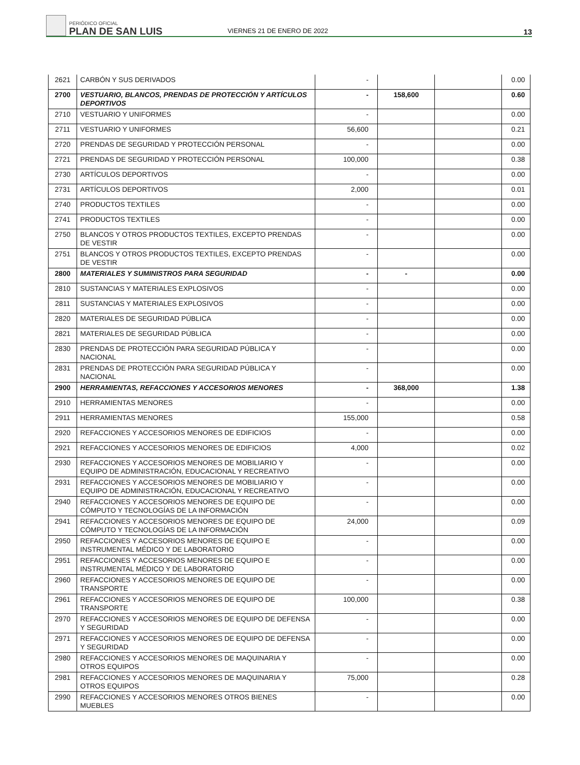PERIÓDICO OFICIAL
PLAN DE SAN LUIS
VIERNES 21 DE ENERO DE 2022
13
| 2621 | CARBÓN Y SUS DERIVADOS | - | | | 0.00 |
| 2700 | VESTUARIO, BLANCOS, PRENDAS DE PROTECCIÓN Y ARTÍCULOS DEPORTIVOS | - | 158,600 | | 0.60 |
| 2710 | VESTUARIO Y UNIFORMES | - | | | 0.00 |
| 2711 | VESTUARIO Y UNIFORMES | 56,600 | | | 0.21 |
| 2720 | PRENDAS DE SEGURIDAD Y PROTECCIÓN PERSONAL | - | | | 0.00 |
| 2721 | PRENDAS DE SEGURIDAD Y PROTECCIÓN PERSONAL | 100,000 | | | 0.38 |
| 2730 | ARTÍCULOS DEPORTIVOS | - | | | 0.00 |
| 2731 | ARTÍCULOS DEPORTIVOS | 2,000 | | | 0.01 |
| 2740 | PRODUCTOS TEXTILES | - | | | 0.00 |
| 2741 | PRODUCTOS TEXTILES | - | | | 0.00 |
| 2750 | BLANCOS Y OTROS PRODUCTOS TEXTILES, EXCEPTO PRENDAS DE VESTIR | - | | | 0.00 |
| 2751 | BLANCOS Y OTROS PRODUCTOS TEXTILES, EXCEPTO PRENDAS DE VESTIR | - | | | 0.00 |
| 2800 | MATERIALES Y SUMINISTROS PARA SEGURIDAD | - | - | | 0.00 |
| 2810 | SUSTANCIAS Y MATERIALES EXPLOSIVOS | - | | | 0.00 |
| 2811 | SUSTANCIAS Y MATERIALES EXPLOSIVOS | - | | | 0.00 |
| 2820 | MATERIALES DE SEGURIDAD PÚBLICA | - | | | 0.00 |
| 2821 | MATERIALES DE SEGURIDAD PÚBLICA | - | | | 0.00 |
| 2830 | PRENDAS DE PROTECCIÓN PARA SEGURIDAD PÚBLICA Y NACIONAL | - | | | 0.00 |
| 2831 | PRENDAS DE PROTECCIÓN PARA SEGURIDAD PÚBLICA Y NACIONAL | - | | | 0.00 |
| 2900 | HERRAMIENTAS, REFACCIONES Y ACCESORIOS MENORES | - | 368,000 | | 1.38 |
| 2910 | HERRAMIENTAS MENORES | - | | | 0.00 |
| 2911 | HERRAMIENTAS MENORES | 155,000 | | | 0.58 |
| 2920 | REFACCIONES Y ACCESORIOS MENORES DE EDIFICIOS | - | | | 0.00 |
| 2921 | REFACCIONES Y ACCESORIOS MENORES DE EDIFICIOS | 4,000 | | | 0.02 |
| 2930 | REFACCIONES Y ACCESORIOS MENORES DE MOBILIARIO Y EQUIPO DE ADMINISTRACIÓN, EDUCACIONAL Y RECREATIVO | - | | | 0.00 |
| 2931 | REFACCIONES Y ACCESORIOS MENORES DE MOBILIARIO Y EQUIPO DE ADMINISTRACIÓN, EDUCACIONAL Y RECREATIVO | - | | | 0.00 |
| 2940 | REFACCIONES Y ACCESORIOS MENORES DE EQUIPO DE CÓMPUTO Y TECNOLOGÍAS DE LA INFORMACIÓN | - | | | 0.00 |
| 2941 | REFACCIONES Y ACCESORIOS MENORES DE EQUIPO DE CÓMPUTO Y TECNOLOGÍAS DE LA INFORMACIÓN | 24,000 | | | 0.09 |
| 2950 | REFACCIONES Y ACCESORIOS MENORES DE EQUIPO E INSTRUMENTAL MÉDICO Y DE LABORATORIO | - | | | 0.00 |
| 2951 | REFACCIONES Y ACCESORIOS MENORES DE EQUIPO E INSTRUMENTAL MÉDICO Y DE LABORATORIO | - | | | 0.00 |
| 2960 | REFACCIONES Y ACCESORIOS MENORES DE EQUIPO DE TRANSPORTE | - | | | 0.00 |
| 2961 | REFACCIONES Y ACCESORIOS MENORES DE EQUIPO DE TRANSPORTE | 100,000 | | | 0.38 |
| 2970 | REFACCIONES Y ACCESORIOS MENORES DE EQUIPO DE DEFENSA Y SEGURIDAD | - | | | 0.00 |
| 2971 | REFACCIONES Y ACCESORIOS MENORES DE EQUIPO DE DEFENSA Y SEGURIDAD | - | | | 0.00 |
| 2980 | REFACCIONES Y ACCESORIOS MENORES DE MAQUINARIA Y OTROS EQUIPOS | - | | | 0.00 |
| 2981 | REFACCIONES Y ACCESORIOS MENORES DE MAQUINARIA Y OTROS EQUIPOS | 75,000 | | | 0.28 |
| 2990 | REFACCIONES Y ACCESORIOS MENORES OTROS BIENES MUEBLES | - | | | 0.00 |